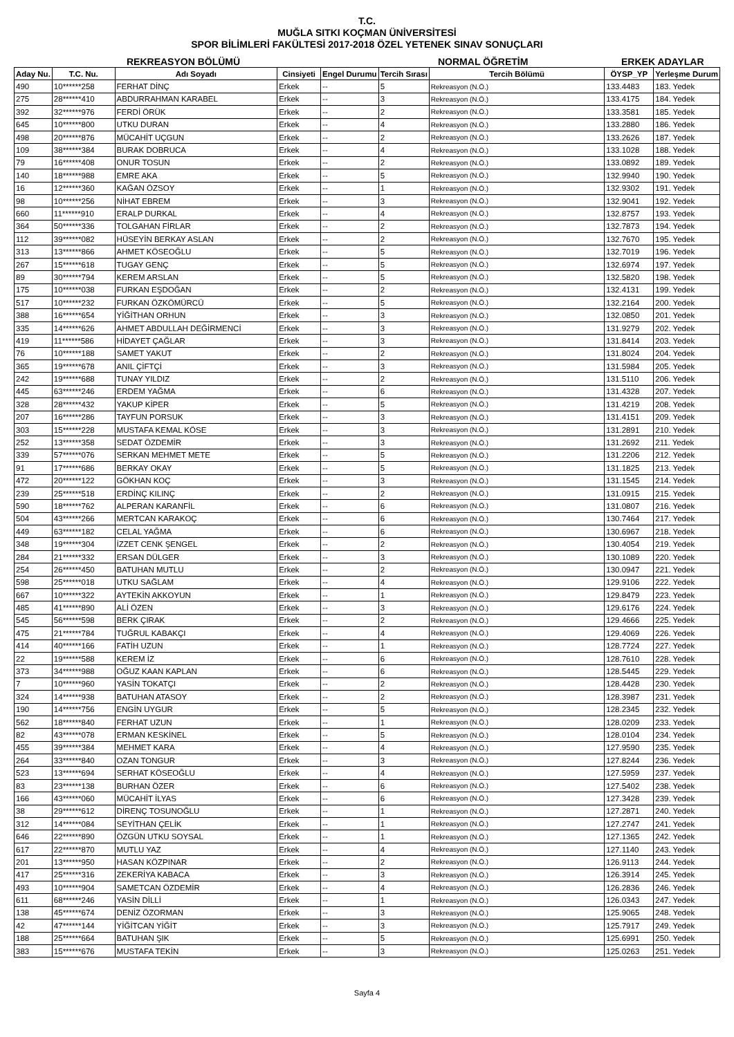T.C.
MUĞLA SITKI KOÇMAN ÜNİVERSİTESİ
SPOR BİLİMLERİ FAKÜLTESİ 2017-2018 ÖZEL YETENEK SINAV SONUÇLARI
REKREASYON BÖLÜMÜ NORMAL ÖĞRETİM ERKEK ADAYLAR
| Aday Nu. | T.C. Nu. | Adı Soyadı | Cinsiyeti | Engel Durumu | Tercih Sırası | Tercih Bölümü | ÖYSP_YP | Yerleşme Durum |
| --- | --- | --- | --- | --- | --- | --- | --- | --- |
| 490 | 10******258 | FERHAT DİNÇ | Erkek | -- | 5 | Rekreasyon (N.Ö.) | 133.4483 | 183. Yedek |
| 275 | 28******410 | ABDURRAHMAN KARABEL | Erkek | -- | 3 | Rekreasyon (N.Ö.) | 133.4175 | 184. Yedek |
| 392 | 32******976 | FERDİ ÖRÜK | Erkek | -- | 2 | Rekreasyon (N.Ö.) | 133.3581 | 185. Yedek |
| 645 | 10******800 | UTKU DURAN | Erkek | -- | 4 | Rekreasyon (N.Ö.) | 133.2880 | 186. Yedek |
| 498 | 20******876 | MÜCAHİT UÇGUN | Erkek | -- | 2 | Rekreasyon (N.Ö.) | 133.2626 | 187. Yedek |
| 109 | 38******384 | BURAK DOBRUCA | Erkek | -- | 4 | Rekreasyon (N.Ö.) | 133.1028 | 188. Yedek |
| 79 | 16******408 | ONUR TOSUN | Erkek | -- | 2 | Rekreasyon (N.Ö.) | 133.0892 | 189. Yedek |
| 140 | 18******988 | EMRE AKA | Erkek | -- | 5 | Rekreasyon (N.Ö.) | 132.9940 | 190. Yedek |
| 16 | 12******360 | KAĞAN ÖZSOY | Erkek | -- | 1 | Rekreasyon (N.Ö.) | 132.9302 | 191. Yedek |
| 98 | 10******256 | NİHAT EBREM | Erkek | -- | 3 | Rekreasyon (N.Ö.) | 132.9041 | 192. Yedek |
| 660 | 11******910 | ERALP DURKAL | Erkek | -- | 4 | Rekreasyon (N.Ö.) | 132.8757 | 193. Yedek |
| 364 | 50******336 | TOLGAHAN FİRLAR | Erkek | -- | 2 | Rekreasyon (N.Ö.) | 132.7873 | 194. Yedek |
| 112 | 39******082 | HÜSEYİN BERKAY ASLAN | Erkek | -- | 2 | Rekreasyon (N.Ö.) | 132.7670 | 195. Yedek |
| 313 | 13******866 | AHMET KÖSEOĞLU | Erkek | -- | 5 | Rekreasyon (N.Ö.) | 132.7019 | 196. Yedek |
| 267 | 15******618 | TUGAY GENÇ | Erkek | -- | 5 | Rekreasyon (N.Ö.) | 132.6974 | 197. Yedek |
| 89 | 30******794 | KEREM ARSLAN | Erkek | -- | 5 | Rekreasyon (N.Ö.) | 132.5820 | 198. Yedek |
| 175 | 10******038 | FURKAN EŞDOĞAN | Erkek | -- | 2 | Rekreasyon (N.Ö.) | 132.4131 | 199. Yedek |
| 517 | 10******232 | FURKAN ÖZKÖMÜRCÜ | Erkek | -- | 5 | Rekreasyon (N.Ö.) | 132.2164 | 200. Yedek |
| 388 | 16******654 | YİĞİTHAN ORHUN | Erkek | -- | 3 | Rekreasyon (N.Ö.) | 132.0850 | 201. Yedek |
| 335 | 14******626 | AHMET ABDULLAH DEĞİRMENCİ | Erkek | -- | 3 | Rekreasyon (N.Ö.) | 131.9279 | 202. Yedek |
| 419 | 11******586 | HİDAYET ÇAĞLAR | Erkek | -- | 3 | Rekreasyon (N.Ö.) | 131.8414 | 203. Yedek |
| 76 | 10******188 | SAMET YAKUT | Erkek | -- | 2 | Rekreasyon (N.Ö.) | 131.8024 | 204. Yedek |
| 365 | 19******678 | ANIL ÇİFTÇİ | Erkek | -- | 3 | Rekreasyon (N.Ö.) | 131.5984 | 205. Yedek |
| 242 | 19******688 | TUNAY YILDIZ | Erkek | -- | 2 | Rekreasyon (N.Ö.) | 131.5110 | 206. Yedek |
| 445 | 63******246 | ERDEM YAĞMA | Erkek | -- | 6 | Rekreasyon (N.Ö.) | 131.4328 | 207. Yedek |
| 328 | 28******432 | YAKUP KİPER | Erkek | -- | 5 | Rekreasyon (N.Ö.) | 131.4219 | 208. Yedek |
| 207 | 16******286 | TAYFUN PORSUK | Erkek | -- | 3 | Rekreasyon (N.Ö.) | 131.4151 | 209. Yedek |
| 303 | 15******228 | MUSTAFA KEMAL KÖSE | Erkek | -- | 3 | Rekreasyon (N.Ö.) | 131.2891 | 210. Yedek |
| 252 | 13******358 | SEDAT ÖZDEMİR | Erkek | -- | 3 | Rekreasyon (N.Ö.) | 131.2692 | 211. Yedek |
| 339 | 57******076 | SERKAN MEHMET METE | Erkek | -- | 5 | Rekreasyon (N.Ö.) | 131.2206 | 212. Yedek |
| 91 | 17******686 | BERKAY OKAY | Erkek | -- | 5 | Rekreasyon (N.Ö.) | 131.1825 | 213. Yedek |
| 472 | 20******122 | GÖKHAN KOÇ | Erkek | -- | 3 | Rekreasyon (N.Ö.) | 131.1545 | 214. Yedek |
| 239 | 25******518 | ERDİNÇ KILINÇ | Erkek | -- | 2 | Rekreasyon (N.Ö.) | 131.0915 | 215. Yedek |
| 590 | 18******762 | ALPERAN KARANFİL | Erkek | -- | 6 | Rekreasyon (N.Ö.) | 131.0807 | 216. Yedek |
| 504 | 43******266 | MERTCAN KARAKOÇ | Erkek | -- | 6 | Rekreasyon (N.Ö.) | 130.7464 | 217. Yedek |
| 449 | 63******182 | CELAL YAĞMA | Erkek | -- | 6 | Rekreasyon (N.Ö.) | 130.6967 | 218. Yedek |
| 348 | 19******304 | İZZET CENK ŞENGEL | Erkek | -- | 2 | Rekreasyon (N.Ö.) | 130.4054 | 219. Yedek |
| 284 | 21******332 | ERSAN DÜLGER | Erkek | -- | 3 | Rekreasyon (N.Ö.) | 130.1089 | 220. Yedek |
| 254 | 26******450 | BATUHAN MUTLU | Erkek | -- | 2 | Rekreasyon (N.Ö.) | 130.0947 | 221. Yedek |
| 598 | 25******018 | UTKU SAĞLAM | Erkek | -- | 4 | Rekreasyon (N.Ö.) | 129.9106 | 222. Yedek |
| 667 | 10******322 | AYTEKİN AKKOYUN | Erkek | -- | 1 | Rekreasyon (N.Ö.) | 129.8479 | 223. Yedek |
| 485 | 41******890 | ALİ ÖZEN | Erkek | -- | 3 | Rekreasyon (N.Ö.) | 129.6176 | 224. Yedek |
| 545 | 56******598 | BERK ÇIRAK | Erkek | -- | 2 | Rekreasyon (N.Ö.) | 129.4666 | 225. Yedek |
| 475 | 21******784 | TUĞRUL KABAKÇI | Erkek | -- | 4 | Rekreasyon (N.Ö.) | 129.4069 | 226. Yedek |
| 414 | 40******166 | FATİH UZUN | Erkek | -- | 1 | Rekreasyon (N.Ö.) | 128.7724 | 227. Yedek |
| 22 | 19******588 | KEREM İZ | Erkek | -- | 6 | Rekreasyon (N.Ö.) | 128.7610 | 228. Yedek |
| 373 | 34******988 | OĞUZ KAAN KAPLAN | Erkek | -- | 6 | Rekreasyon (N.Ö.) | 128.5445 | 229. Yedek |
| 7 | 10******960 | YASİN TOKATÇI | Erkek | -- | 2 | Rekreasyon (N.Ö.) | 128.4428 | 230. Yedek |
| 324 | 14******938 | BATUHAN ATASOY | Erkek | -- | 2 | Rekreasyon (N.Ö.) | 128.3987 | 231. Yedek |
| 190 | 14******756 | ENGİN UYGUR | Erkek | -- | 5 | Rekreasyon (N.Ö.) | 128.2345 | 232. Yedek |
| 562 | 18******840 | FERHAT UZUN | Erkek | -- | 1 | Rekreasyon (N.Ö.) | 128.0209 | 233. Yedek |
| 82 | 43******078 | ERMAN KESKİNEL | Erkek | -- | 5 | Rekreasyon (N.Ö.) | 128.0104 | 234. Yedek |
| 455 | 39******384 | MEHMET KARA | Erkek | -- | 4 | Rekreasyon (N.Ö.) | 127.9590 | 235. Yedek |
| 264 | 33******840 | OZAN TONGUR | Erkek | -- | 3 | Rekreasyon (N.Ö.) | 127.8244 | 236. Yedek |
| 523 | 13******694 | SERHAT KÖSEOĞLU | Erkek | -- | 4 | Rekreasyon (N.Ö.) | 127.5959 | 237. Yedek |
| 83 | 23******138 | BURHAN ÖZER | Erkek | -- | 6 | Rekreasyon (N.Ö.) | 127.5402 | 238. Yedek |
| 166 | 43******060 | MÜCAHİT İLYAS | Erkek | -- | 6 | Rekreasyon (N.Ö.) | 127.3428 | 239. Yedek |
| 38 | 29******612 | DİRENÇ TOSUNOĞLU | Erkek | -- | 1 | Rekreasyon (N.Ö.) | 127.2871 | 240. Yedek |
| 312 | 14******084 | SEYİTHAN ÇELİK | Erkek | -- | 1 | Rekreasyon (N.Ö.) | 127.2747 | 241. Yedek |
| 646 | 22******890 | ÖZGÜN UTKU SOYSAL | Erkek | -- | 1 | Rekreasyon (N.Ö.) | 127.1365 | 242. Yedek |
| 617 | 22******870 | MUTLU YAZ | Erkek | -- | 4 | Rekreasyon (N.Ö.) | 127.1140 | 243. Yedek |
| 201 | 13******950 | HASAN KÖZPINAR | Erkek | -- | 2 | Rekreasyon (N.Ö.) | 126.9113 | 244. Yedek |
| 417 | 25******316 | ZEKERİYA KABACA | Erkek | -- | 3 | Rekreasyon (N.Ö.) | 126.3914 | 245. Yedek |
| 493 | 10******904 | SAMETCAN ÖZDEMİR | Erkek | -- | 4 | Rekreasyon (N.Ö.) | 126.2836 | 246. Yedek |
| 611 | 68******246 | YASİN DİLLİ | Erkek | -- | 1 | Rekreasyon (N.Ö.) | 126.0343 | 247. Yedek |
| 138 | 45******674 | DENİZ ÖZORMAN | Erkek | -- | 3 | Rekreasyon (N.Ö.) | 125.9065 | 248. Yedek |
| 42 | 47******144 | YİĞİTCAN YİĞİT | Erkek | -- | 3 | Rekreasyon (N.Ö.) | 125.7917 | 249. Yedek |
| 188 | 25******664 | BATUHAN ŞIK | Erkek | -- | 5 | Rekreasyon (N.Ö.) | 125.6991 | 250. Yedek |
| 383 | 15******676 | MUSTAFA TEKİN | Erkek | -- | 3 | Rekreasyon (N.Ö.) | 125.0263 | 251. Yedek |
Sayfa 4